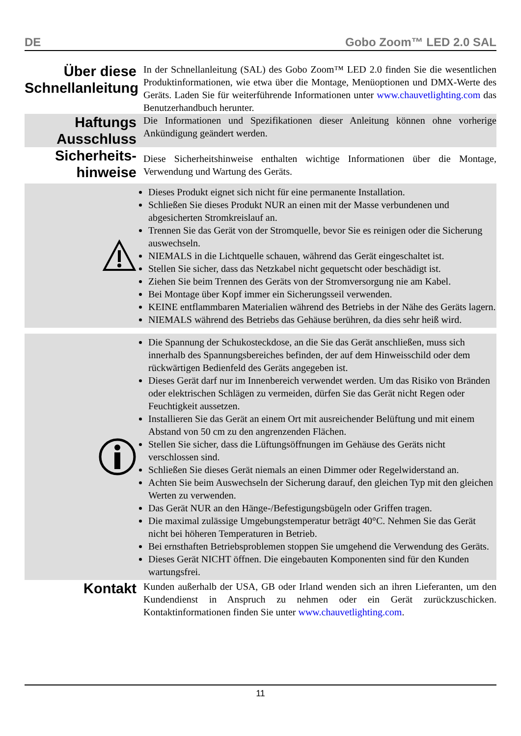DE Gobo Zoom™ LED 2.0 SAL
Über diese Schnellanleitung
In der Schnellanleitung (SAL) des Gobo Zoom™ LED 2.0 finden Sie die wesentlichen Produktinformationen, wie etwa über die Montage, Menüoptionen und DMX-Werte des Geräts. Laden Sie für weiterführende Informationen unter www.chauvetlighting.com das Benutzerhandbuch herunter.
Haftungs Ausschluss
Die Informationen und Spezifikationen dieser Anleitung können ohne vorherige Ankündigung geändert werden.
Sicherheits-hinweise
Diese Sicherheitshinweise enthalten wichtige Informationen über die Montage, Verwendung und Wartung des Geräts.
Dieses Produkt eignet sich nicht für eine permanente Installation.
Schließen Sie dieses Produkt NUR an einen mit der Masse verbundenen und abgesicherten Stromkreislauf an.
Trennen Sie das Gerät von der Stromquelle, bevor Sie es reinigen oder die Sicherung auswechseln.
NIEMALS in die Lichtquelle schauen, während das Gerät eingeschaltet ist.
Stellen Sie sicher, dass das Netzkabel nicht gequetscht oder beschädigt ist.
Ziehen Sie beim Trennen des Geräts von der Stromversorgung nie am Kabel.
Bei Montage über Kopf immer ein Sicherungsseil verwenden.
KEINE entflammbaren Materialien während des Betriebs in der Nähe des Geräts lagern.
NIEMALS während des Betriebs das Gehäuse berühren, da dies sehr heiß wird.
Die Spannung der Schukosteckdose, an die Sie das Gerät anschließen, muss sich innerhalb des Spannungsbereiches befinden, der auf dem Hinweisschild oder dem rückwärtigen Bedienfeld des Geräts angegeben ist.
Dieses Gerät darf nur im Innenbereich verwendet werden. Um das Risiko von Bränden oder elektrischen Schlägen zu vermeiden, dürfen Sie das Gerät nicht Regen oder Feuchtigkeit aussetzen.
Installieren Sie das Gerät an einem Ort mit ausreichender Belüftung und mit einem Abstand von 50 cm zu den angrenzenden Flächen.
Stellen Sie sicher, dass die Lüftungsöffnungen im Gehäuse des Geräts nicht verschlossen sind.
Schließen Sie dieses Gerät niemals an einen Dimmer oder Regelwiderstand an.
Achten Sie beim Auswechseln der Sicherung darauf, den gleichen Typ mit den gleichen Werten zu verwenden.
Das Gerät NUR an den Hänge-/Befestigungsbügeln oder Griffen tragen.
Die maximal zulässige Umgebungstemperatur beträgt 40°C. Nehmen Sie das Gerät nicht bei höheren Temperaturen in Betrieb.
Bei ernsthaften Betriebsproblemen stoppen Sie umgehend die Verwendung des Geräts.
Dieses Gerät NICHT öffnen. Die eingebauten Komponenten sind für den Kunden wartungsfrei.
Kontakt
Kunden außerhalb der USA, GB oder Irland wenden sich an ihren Lieferanten, um den Kundendienst in Anspruch zu nehmen oder ein Gerät zurückzuschicken. Kontaktinformationen finden Sie unter www.chauvetlighting.com.
11